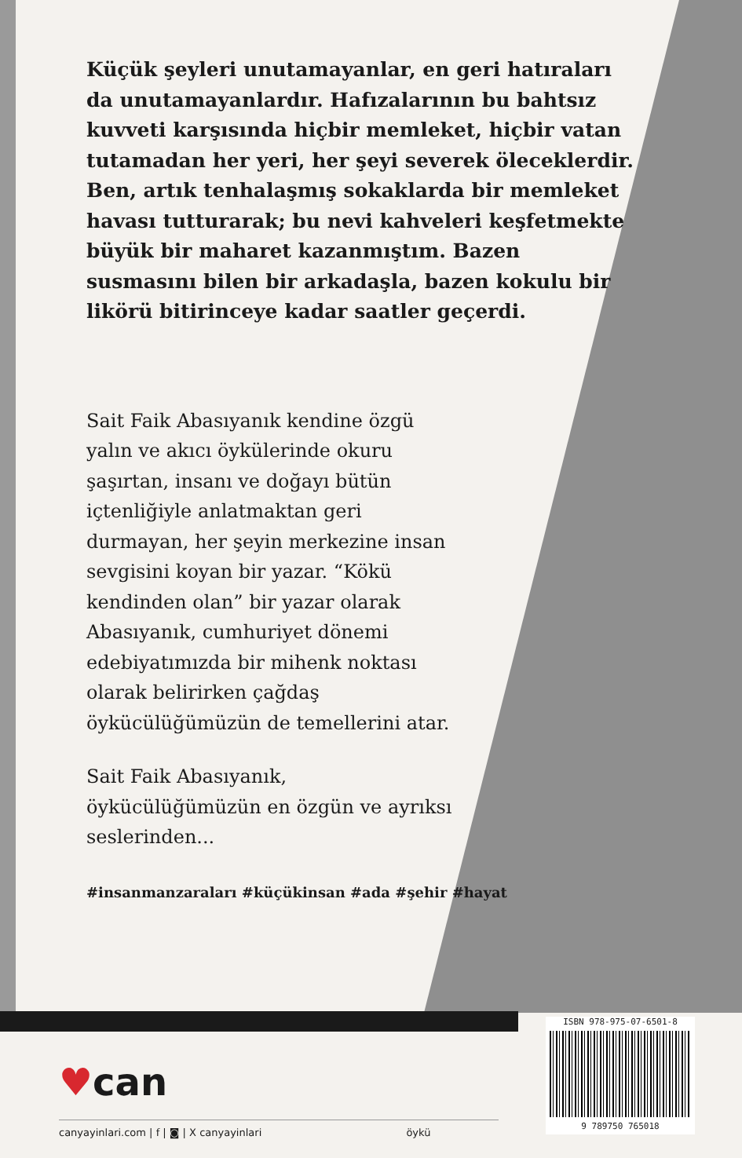Küçük şeyleri unutamayanlar, en geri hatıraları da unutamayanlardır. Hafızalarının bu bahtsız kuvveti karşısında hiçbir memleket, hiçbir vatan tutamadan her yeri, her şeyi severek öleceklerdir. Ben, artık tenhalaşmış sokaklarda bir memleket havası tutturarak; bu nevi kahveleri keşfetmekte büyük bir maharet kazanmıştım. Bazen susmasını bilen bir arkadaşla, bazen kokulu bir likörü bitirinceye kadar saatler geçerdi.
Sait Faik Abasıyanık kendine özgü yalın ve akıcı öykülerinde okuru şaşırtan, insanı ve doğayı bütün içtenliğiyle anlatmaktan geri durmayan, her şeyin merkezine insan sevgisini koyan bir yazar. “Kökü kendinden olan” bir yazar olarak Abasıyanık, cumhuriyet dönemi edebiyatımızda bir mihenk noktası olarak belirirken çağdaş öykücülüğümüzün de temellerini atar.
Sait Faik Abasıyanık, öykücülüğümüzün en özgün ve ayrıksı seslerinden...
#insanmanzaraları #küçükinsan #ada #şehir #hayat
♥can
canyayinlari.com | f | ◙ | X canyayinlari öykü
ISBN 978-975-07-6501-8
9 789750 765018